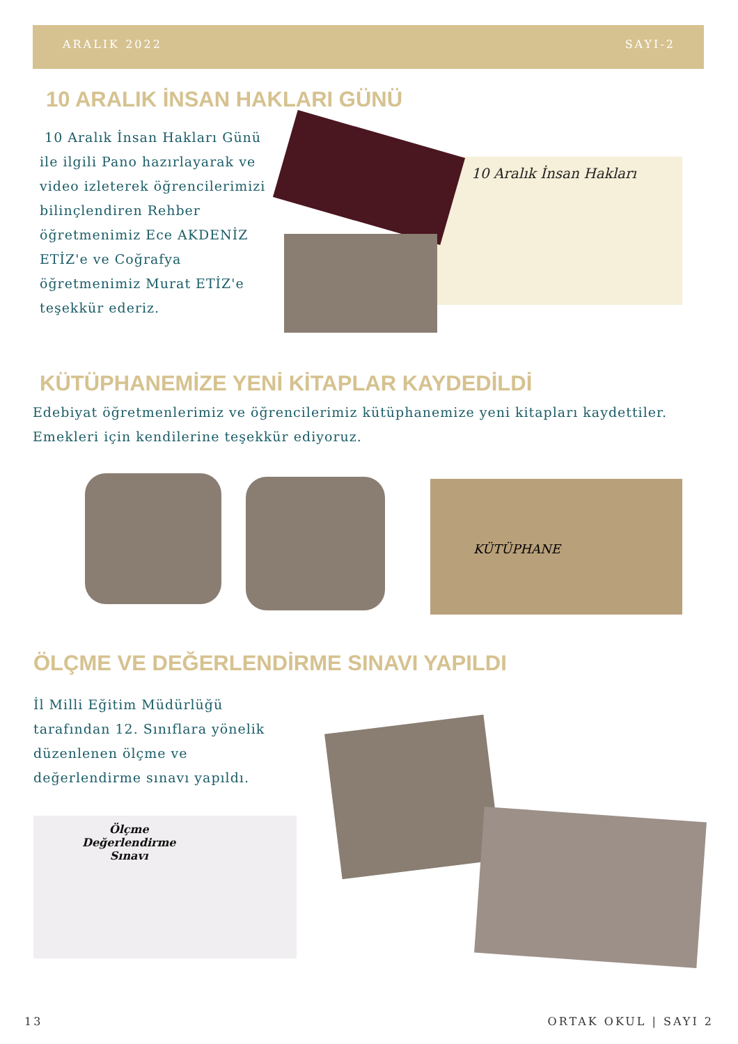ARALIK 2022 SAYI-2
10 ARALIK İNSAN HAKLARI GÜNÜ
10 Aralık İnsan Hakları Günü ile ilgili Pano hazırlayarak ve video izleterek öğrencilerimizi bilinçlendiren Rehber öğretmenimiz Ece AKDENİZ ETİZ'e ve Coğrafya öğretmenimiz Murat ETİZ'e teşekkür ederiz.
10 Aralık İnsan Hakları
KÜTÜPHANEMİZE YENİ KİTAPLAR KAYDEDİLDİ
Edebiyat öğretmenlerimiz ve öğrencilerimiz kütüphanemize yeni kitapları kaydettiler. Emekleri için kendilerine teşekkür ediyoruz.
KÜTÜPHANE
ÖLÇME VE DEĞERLENDİRME SINAVI YAPILDI
İl Milli Eğitim Müdürlüğü tarafından 12. Sınıflara yönelik düzenlenen ölçme ve değerlendirme sınavı yapıldı.
Ölçme
Değerlendirme
Sınavı
13 ORTAK OKUL | SAYI 2